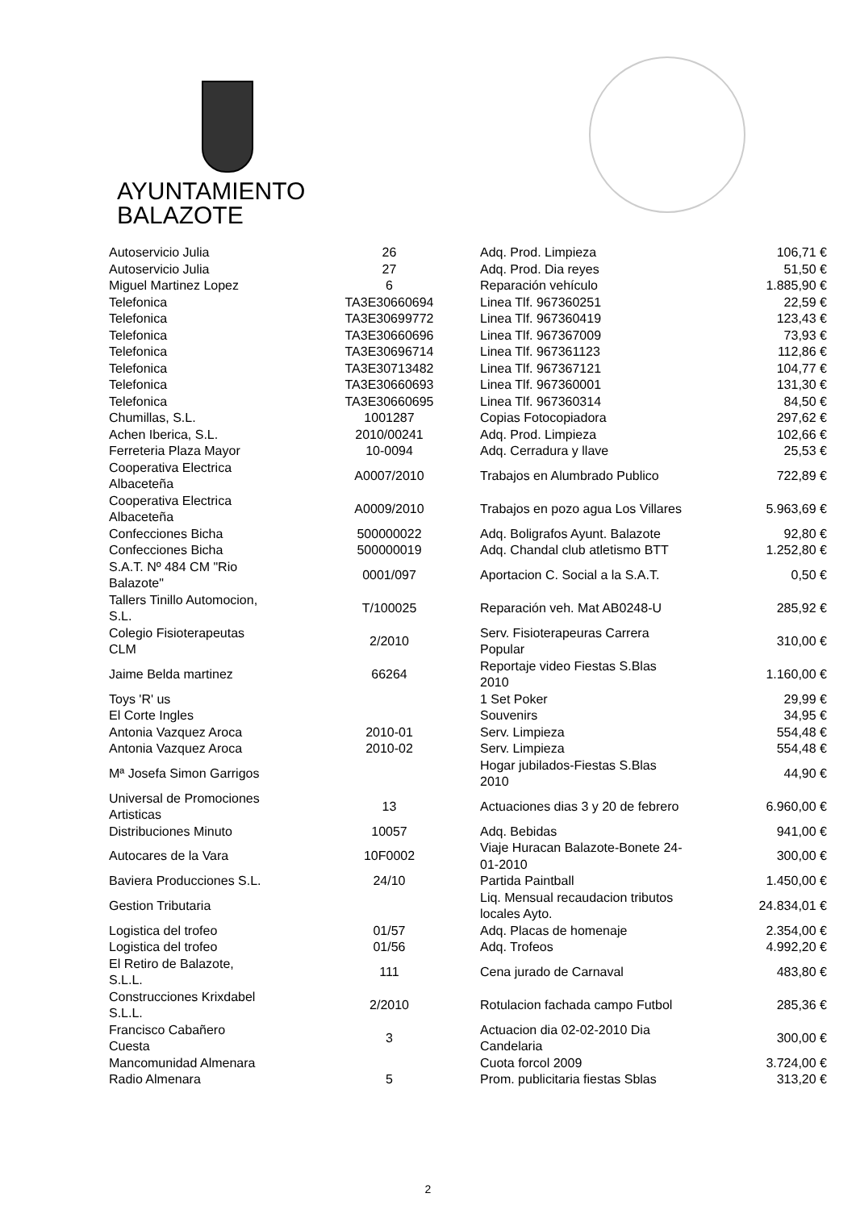AYUNTAMIENTO
BALAZOTE
| Autoservicio Julia | 26 | Adq. Prod. Limpieza | 106,71 € |
| Autoservicio Julia | 27 | Adq. Prod. Dia reyes | 51,50 € |
| Miguel Martinez Lopez | 6 | Reparación vehículo | 1.885,90 € |
| Telefonica | TA3E30660694 | Linea Tlf. 967360251 | 22,59 € |
| Telefonica | TA3E30699772 | Linea Tlf. 967360419 | 123,43 € |
| Telefonica | TA3E30660696 | Linea Tlf. 967367009 | 73,93 € |
| Telefonica | TA3E30696714 | Linea Tlf. 967361123 | 112,86 € |
| Telefonica | TA3E30713482 | Linea Tlf. 967367121 | 104,77 € |
| Telefonica | TA3E30660693 | Linea Tlf. 967360001 | 131,30 € |
| Telefonica | TA3E30660695 | Linea Tlf. 967360314 | 84,50 € |
| Chumillas, S.L. | 1001287 | Copias Fotocopiadora | 297,62 € |
| Achen Iberica, S.L. | 2010/00241 | Adq. Prod. Limpieza | 102,66 € |
| Ferreteria Plaza Mayor | 10-0094 | Adq. Cerradura y llave | 25,53 € |
| Cooperativa Electrica Albaceteña | A0007/2010 | Trabajos en Alumbrado Publico | 722,89 € |
| Cooperativa Electrica Albaceteña | A0009/2010 | Trabajos en pozo agua Los Villares | 5.963,69 € |
| Confecciones Bicha | 500000022 | Adq. Boligrafos Ayunt. Balazote | 92,80 € |
| Confecciones Bicha | 500000019 | Adq. Chandal club atletismo BTT | 1.252,80 € |
| S.A.T. Nº 484 CM "Rio Balazote" | 0001/097 | Aportacion C. Social a la S.A.T. | 0,50 € |
| Tallers Tinillo Automocion, S.L. | T/100025 | Reparación veh. Mat AB0248-U | 285,92 € |
| Colegio Fisioterapeutas CLM | 2/2010 | Serv. Fisioterapeuras Carrera Popular | 310,00 € |
| Jaime Belda martinez | 66264 | Reportaje video Fiestas S.Blas 2010 | 1.160,00 € |
| Toys 'R' us | | 1 Set Poker | 29,99 € |
| El Corte Ingles | | Souvenirs | 34,95 € |
| Antonia Vazquez Aroca | 2010-01 | Serv. Limpieza | 554,48 € |
| Antonia Vazquez Aroca | 2010-02 | Serv. Limpieza | 554,48 € |
| Mª Josefa Simon Garrigos | | Hogar jubilados-Fiestas S.Blas 2010 | 44,90 € |
| Universal de Promociones Artisticas | 13 | Actuaciones dias 3 y 20 de febrero | 6.960,00 € |
| Distribuciones Minuto | 10057 | Adq. Bebidas | 941,00 € |
| Autocares de la Vara | 10F0002 | Viaje Huracan Balazote-Bonete 24- 01-2010 | 300,00 € |
| Baviera Producciones S.L. | 24/10 | Partida Paintball | 1.450,00 € |
| Gestion Tributaria | | Liq. Mensual recaudacion tributos locales Ayto. | 24.834,01 € |
| Logistica del trofeo | 01/57 | Adq. Placas de homenaje | 2.354,00 € |
| Logistica del trofeo | 01/56 | Adq. Trofeos | 4.992,20 € |
| El Retiro de Balazote, S.L.L. | 111 | Cena jurado de Carnaval | 483,80 € |
| Construcciones Krixdabel S.L.L. | 2/2010 | Rotulacion fachada campo Futbol | 285,36 € |
| Francisco Cabañero Cuesta | 3 | Actuacion dia 02-02-2010 Dia Candelaria | 300,00 € |
| Mancomunidad Almenara | | Cuota forcol 2009 | 3.724,00 € |
| Radio Almenara | 5 | Prom. publicitaria fiestas Sblas | 313,20 € |
2